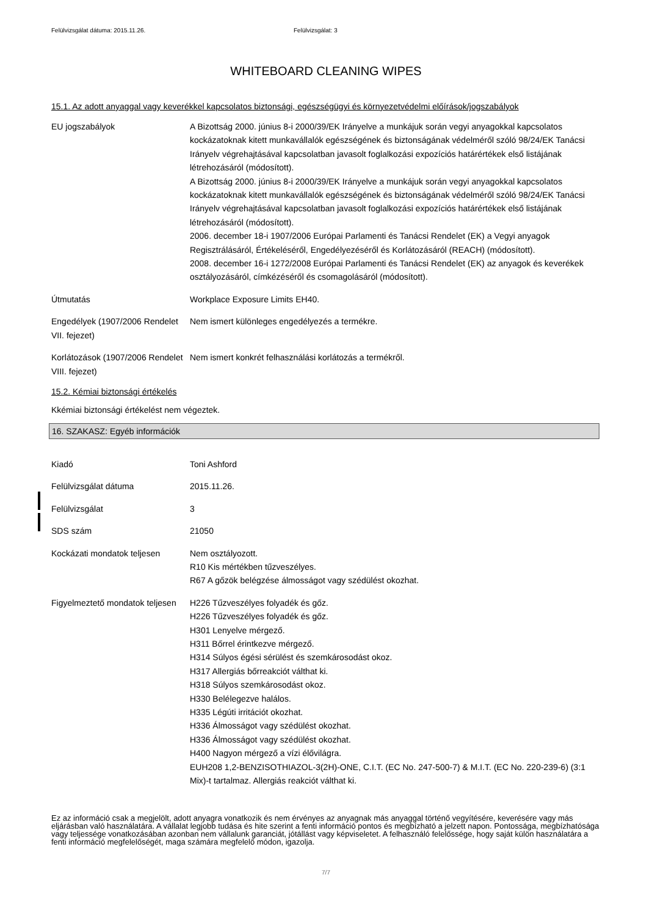Felülvizsgálat dátuma: 2015.11.26. Felülvizsgálat: 3
WHITEBOARD CLEANING WIPES
15.1. Az adott anyaggal vagy keverékkel kapcsolatos biztonsági, egészségügyi és környezetvédelmi előírások/jogszabályok
| EU jogszabályok | A Bizottság 2000. június 8-i 2000/39/EK Irányelve a munkájuk során vegyi anyagokkal kapcsolatos kockázatoknak kitett munkavállalók egészségének és biztonságának védelméről szóló 98/24/EK Tanácsi Irányelv végrehajtásával kapcsolatban javasolt foglalkozási expozíciós határértékek első listájának létrehozásáról (módosított). A Bizottság 2000. június 8-i 2000/39/EK Irányelve a munkájuk során vegyi anyagokkal kapcsolatos kockázatoknak kitett munkavállalók egészségének és biztonságának védelméről szóló 98/24/EK Tanácsi Irányelv végrehajtásával kapcsolatban javasolt foglalkozási expozíciós határértékek első listájának létrehozásáról (módosított). 2006. december 18-i 1907/2006 Európai Parlamenti és Tanácsi Rendelet (EK) a Vegyi anyagok Regisztrálásáról, Értékeléséről, Engedélyezéséről és Korlátozásáról (REACH) (módosított). 2008. december 16-i 1272/2008 Európai Parlamenti és Tanácsi Rendelet (EK) az anyagok és keverékek osztályozásáról, címkézéséről és csomagolásáról (módosított). |
| Útmutatás | Workplace Exposure Limits EH40. |
| Engedélyek (1907/2006 Rendelet VII. fejezet) | Nem ismert különleges engedélyezés a termékre. |
| Korlátozások (1907/2006 Rendelet VIII. fejezet) | Nem ismert konkrét felhasználási korlátozás a termékről. |
15.2. Kémiai biztonsági értékelés
Kkémiai biztonsági értékelést nem végeztek.
16. SZAKASZ: Egyéb információk
| Kiadó | Toni Ashford |
| Felülvizsgálat dátuma | 2015.11.26. |
| Felülvizsgálat | 3 |
| SDS szám | 21050 |
| Kockázati mondatok teljesen | Nem osztályozott. R10 Kis mértékben tűzveszélyes. R67 A gőzök belégzése álmosságot vagy szédülést okozhat. |
| Figyelmeztető mondatok teljesen | H226 Tűzveszélyes folyadék és gőz. H226 Tűzveszélyes folyadék és gőz. H301 Lenyelve mérgező. H311 Bőrrel érintkezve mérgező. H314 Súlyos égési sérülést és szemkárosodást okoz. H317 Allergiás bőrreakciót válthat ki. H318 Súlyos szemkárosodást okoz. H330 Belélegezve halálos. H335 Légúti irritációt okozhat. H336 Álmosságot vagy szédülést okozhat. H336 Álmosságot vagy szédülést okozhat. H400 Nagyon mérgező a vízi élővilágra. EUH208 1,2-BENZISOTHIAZOL-3(2H)-ONE, C.I.T. (EC No. 247-500-7) & M.I.T. (EC No. 220-239-6) (3:1 Mix)-t tartalmaz. Allergiás reakciót válthat ki. |
Ez az információ csak a megjelölt, adott anyagra vonatkozik és nem érvényes az anyagnak más anyaggal történő vegyítésére, keverésére vagy más eljárásban való használatára. A vállalat legjobb tudása és hite szerint a fenti információ pontos és megbízható a jelzett napon. Pontossága, megbízhatósága vagy teljessége vonatkozásában azonban nem vállalunk garanciát, jótállást vagy képviseletet. A felhasználó felelőssége, hogy saját külön használatára a fenti információ megfelelőségét, maga számára megfelelő módon, igazolja.
7/7